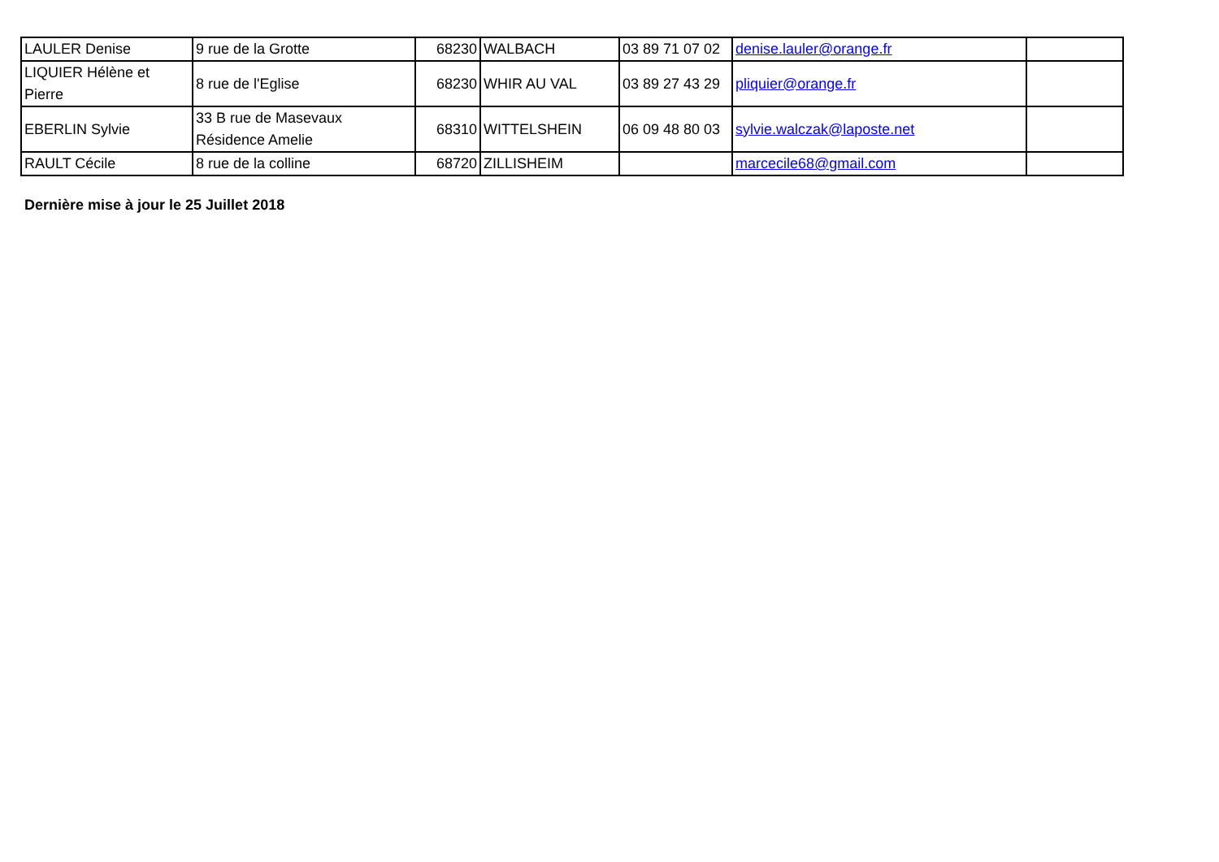| LAULER Denise | 9 rue de la Grotte | 68230 | WALBACH | 03 89 71 07 02 | denise.lauler@orange.fr | |
| LIQUIER Hélène et Pierre | 8 rue de l'Eglise | 68230 | WHIR AU VAL | 03 89 27 43 29 | pliquier@orange.fr | |
| EBERLIN Sylvie | 33 B rue de Masevaux Résidence Amelie | 68310 | WITTELSHEIN | 06 09 48 80 03 | sylvie.walczak@laposte.net | |
| RAULT Cécile | 8 rue de la colline | 68720 | ZILLISHEIM | | marcecile68@gmail.com | |
Dernière mise à jour le 25 Juillet 2018